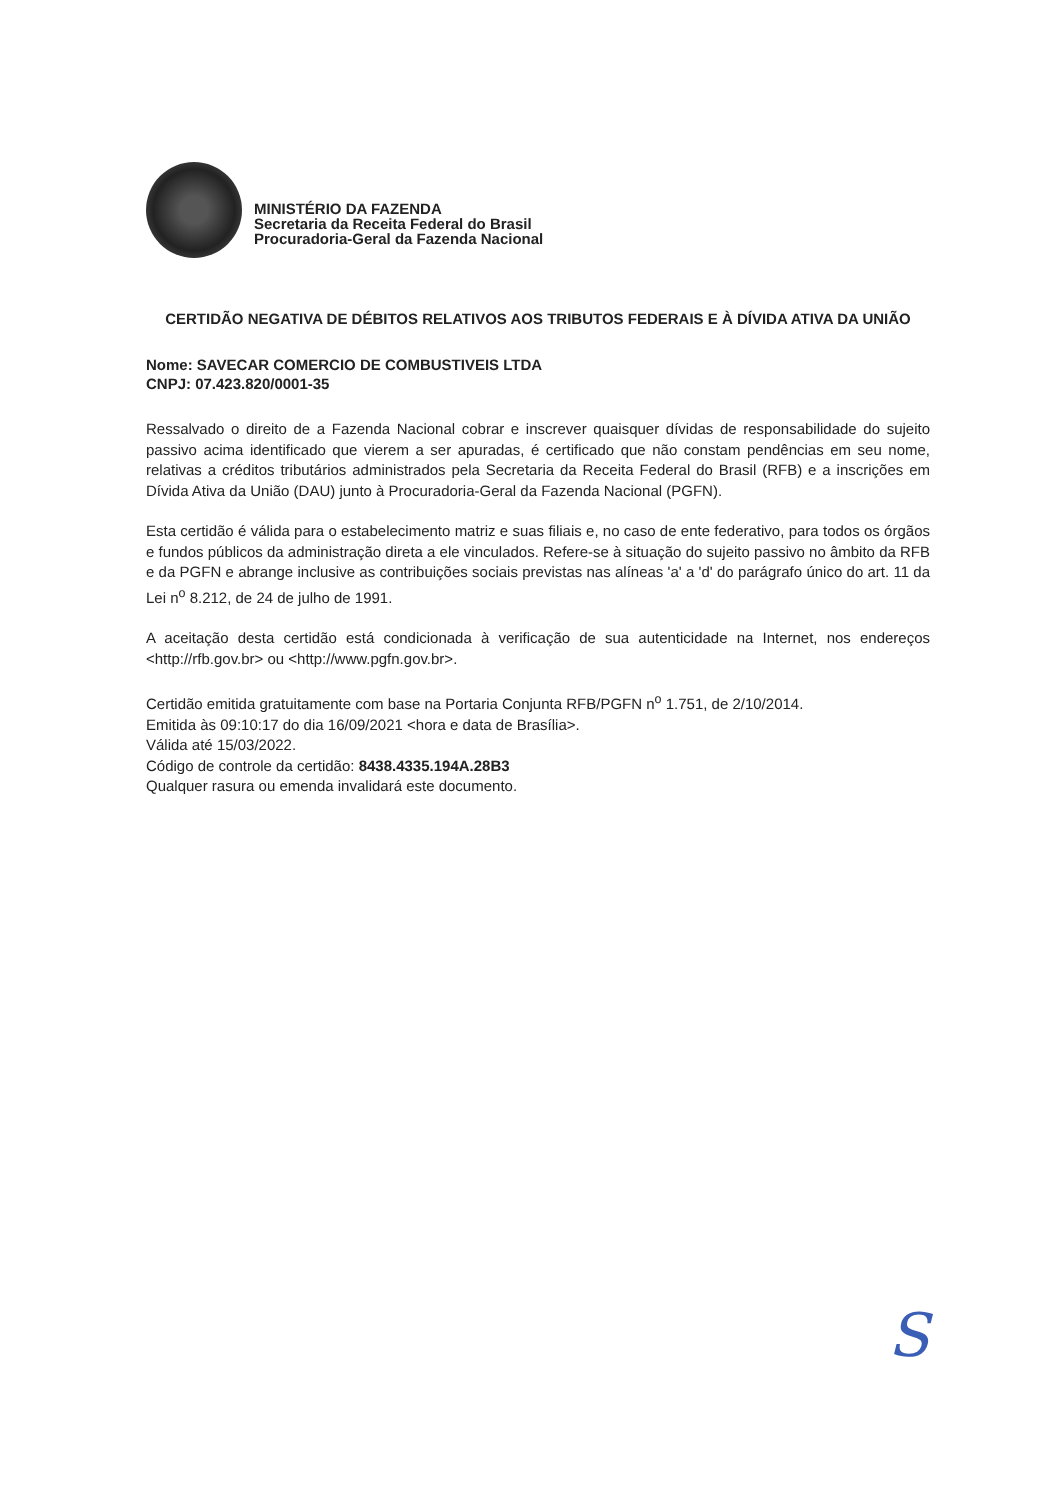MINISTÉRIO DA FAZENDA
Secretaria da Receita Federal do Brasil
Procuradoria-Geral da Fazenda Nacional
CERTIDÃO NEGATIVA DE DÉBITOS RELATIVOS AOS TRIBUTOS FEDERAIS E À DÍVIDA ATIVA DA UNIÃO
Nome: SAVECAR COMERCIO DE COMBUSTIVEIS LTDA
CNPJ: 07.423.820/0001-35
Ressalvado o direito de a Fazenda Nacional cobrar e inscrever quaisquer dívidas de responsabilidade do sujeito passivo acima identificado que vierem a ser apuradas, é certificado que não constam pendências em seu nome, relativas a créditos tributários administrados pela Secretaria da Receita Federal do Brasil (RFB) e a inscrições em Dívida Ativa da União (DAU) junto à Procuradoria-Geral da Fazenda Nacional (PGFN).
Esta certidão é válida para o estabelecimento matriz e suas filiais e, no caso de ente federativo, para todos os órgãos e fundos públicos da administração direta a ele vinculados. Refere-se à situação do sujeito passivo no âmbito da RFB e da PGFN e abrange inclusive as contribuições sociais previstas nas alíneas 'a' a 'd' do parágrafo único do art. 11 da Lei n<sup>o</sup> 8.212, de 24 de julho de 1991.
A aceitação desta certidão está condicionada à verificação de sua autenticidade na Internet, nos endereços <http://rfb.gov.br> ou <http://www.pgfn.gov.br>.
Certidão emitida gratuitamente com base na Portaria Conjunta RFB/PGFN n<sup>o</sup> 1.751, de 2/10/2014.
Emitida às 09:10:17 do dia 16/09/2021 <hora e data de Brasília>.
Válida até 15/03/2022.
Código de controle da certidão: 8438.4335.194A.28B3
Qualquer rasura ou emenda invalidará este documento.
S